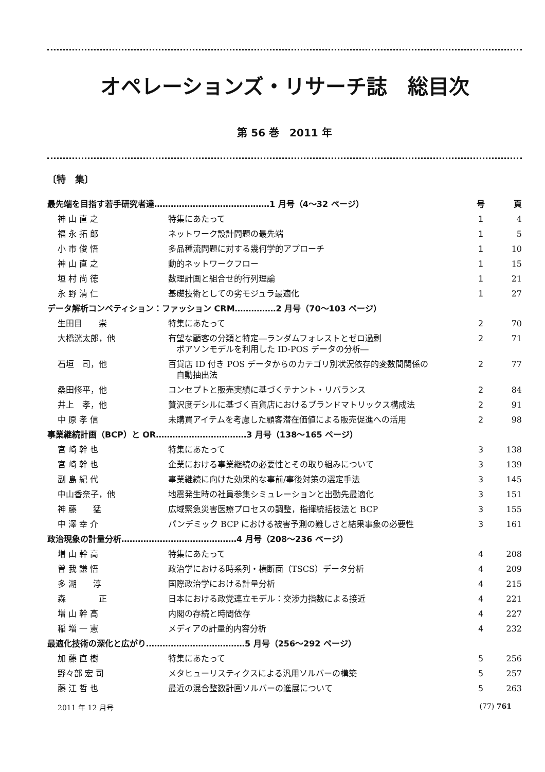オペレーションズ・リサーチ誌　総目次
第 56 巻　2011 年
〔特　集〕
| 最先端を目指す若手研究者達……………………………………1 月号（4～32 ページ） | | 号 | 頁 |
| 神 山 直 之 | 特集にあたって | 1 | 4 |
| 福 永 拓 郎 | ネットワーク設計問題の最先端 | 1 | 5 |
| 小 市 俊 悟 | 多品種流問題に対する幾何学的アプローチ | 1 | 10 |
| 神 山 直 之 | 動的ネットワークフロー | 1 | 15 |
| 垣 村 尚 徳 | 数理計画と組合せ的行列理論 | 1 | 21 |
| 永 野 清 仁 | 基礎技術としての劣モジュラ最適化 | 1 | 27 |
| データ解析コンペティション：ファッション CRM……………2 月号（70～103 ページ） | | | |
| 生田目 崇 | 特集にあたって | 2 | 70 |
| 大橋洸太郎，他 | 有望な顧客の分類と特定―ランダムフォレストとゼロ過剰 ポアソンモデルを利用した ID-POS データの分析― | 2 | 71 |
| 石垣 司，他 | 百貨店 ID 付き POS データからのカテゴリ別状況依存的変数間関係の 自動抽出法 | 2 | 77 |
| 桑田修平，他 | コンセプトと販売実績に基づくテナント・リバランス | 2 | 84 |
| 井上 孝，他 | 贅沢度デシルに基づく百貨店におけるブランドマトリックス構成法 | 2 | 91 |
| 中 原 孝 信 | 未購買アイテムを考慮した顧客潜在価値による販売促進への活用 | 2 | 98 |
| 事業継続計画（BCP）と OR……………………………3 月号（138～165 ページ） | | | |
| 宮 崎 幹 也 | 特集にあたって | 3 | 138 |
| 宮 崎 幹 也 | 企業における事業継続の必要性とその取り組みについて | 3 | 139 |
| 副 島 紀 代 | 事業継続に向けた効果的な事前/事後対策の選定手法 | 3 | 145 |
| 中山香奈子，他 | 地震発生時の社員参集シミュレーションと出動先最適化 | 3 | 151 |
| 神 藤 猛 | 広域緊急災害医療プロセスの調整，指揮統括技法と BCP | 3 | 155 |
| 中 澤 幸 介 | パンデミック BCP における被害予測の難しさと結果事象の必要性 | 3 | 161 |
| 政治現象の計量分析……………………………………4 月号（208～236 ページ） | | | |
| 増 山 幹 高 | 特集にあたって | 4 | 208 |
| 曽 我 謙 悟 | 政治学における時系列・横断面（TSCS）データ分析 | 4 | 209 |
| 多 湖 淳 | 国際政治学における計量分析 | 4 | 215 |
| 森 正 | 日本における政党連立モデル：交渉力指数による接近 | 4 | 221 |
| 増 山 幹 高 | 内閣の存続と時間依存 | 4 | 227 |
| 稲 増 一 憲 | メディアの計量的内容分析 | 4 | 232 |
| 最適化技術の深化と広がり………………………………5 月号（256～292 ページ） | | | |
| 加 藤 直 樹 | 特集にあたって | 5 | 256 |
| 野々部 宏 司 | メタヒューリスティクスによる汎用ソルバーの構築 | 5 | 257 |
| 藤 江 哲 也 | 最近の混合整数計画ソルバーの進展について | 5 | 263 |
2011 年 12 月号 (77) 761